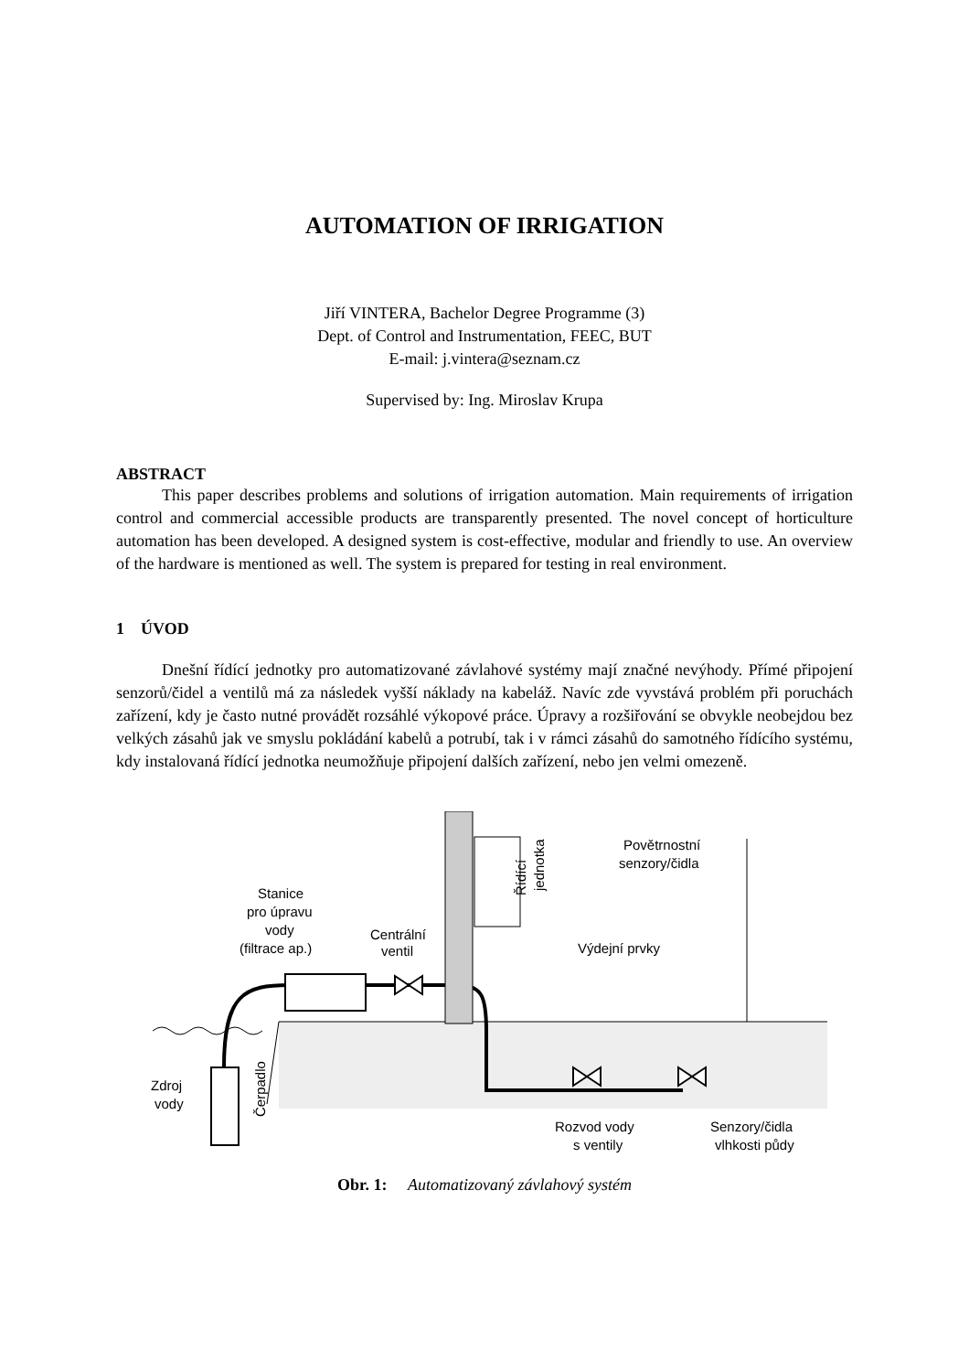AUTOMATION OF IRRIGATION
Jiří VINTERA, Bachelor Degree Programme (3)
Dept. of Control and Instrumentation, FEEC, BUT
E-mail: j.vintera@seznam.cz
Supervised by: Ing. Miroslav Krupa
ABSTRACT
This paper describes problems and solutions of irrigation automation. Main requirements of irrigation control and commercial accessible products are transparently presented. The novel concept of horticulture automation has been developed. A designed system is cost-effective, modular and friendly to use. An overview of the hardware is mentioned as well. The system is prepared for testing in real environment.
1 ÚVOD
Dnešní řídící jednotky pro automatizované závlahové systémy mají značné nevýhody. Přímé připojení senzorů/čidel a ventilů má za následek vyšší náklady na kabeláž. Navíc zde vyvstává problém při poruchách zařízení, kdy je často nutné provádět rozsáhlé výkopové práce. Úpravy a rozšiřování se obvykle neobejdou bez velkých zásahů jak ve smyslu pokládání kabelů a potrubí, tak i v rámci zásahů do samotného řídícího systému, kdy instalovaná řídící jednotka neumožňuje připojení dalších zařízení, nebo jen velmi omezeně.
Stanice
pro úpravu
vody
(filtrace ap.)
Centrální
ventil
Výdejní prvky
Povětrnostní
senzory/čidla
Zdroj
vody
Čerpadlo
Řídící
jednotka
Rozvod vody
s ventily
Senzory/čidla
vlhkosti půdy
Obr. 1: Automatizovaný závlahový systém